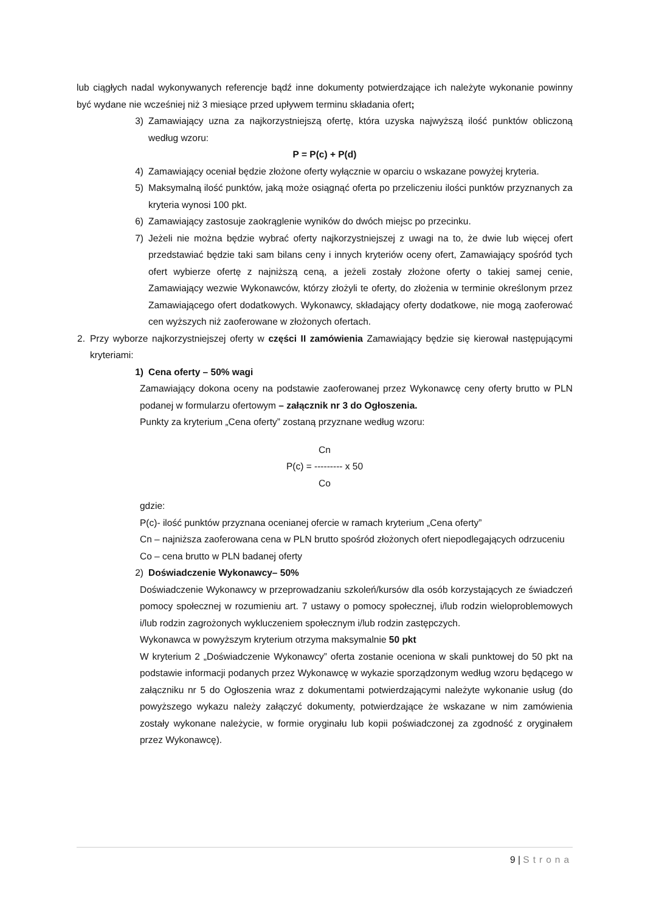lub ciągłych nadal wykonywanych referencje bądź inne dokumenty potwierdzające ich należyte wykonanie powinny być wydane nie wcześniej niż 3 miesiące przed upływem terminu składania ofert;
3) Zamawiający uzna za najkorzystniejszą ofertę, która uzyska najwyższą ilość punktów obliczoną według wzoru:
P = P(c) + P(d)
4) Zamawiający oceniał będzie złożone oferty wyłącznie w oparciu o wskazane powyżej kryteria.
5) Maksymalną ilość punktów, jaką może osiągnąć oferta po przeliczeniu ilości punktów przyznanych za kryteria wynosi 100 pkt.
6) Zamawiający zastosuje zaokrąglenie wyników do dwóch miejsc po przecinku.
7) Jeżeli nie można będzie wybrać oferty najkorzystniejszej z uwagi na to, że dwie lub więcej ofert przedstawiać będzie taki sam bilans ceny i innych kryteriów oceny ofert, Zamawiający spośród tych ofert wybierze ofertę z najniższą ceną, a jeżeli zostały złożone oferty o takiej samej cenie, Zamawiający wezwie Wykonawców, którzy złożyli te oferty, do złożenia w terminie określonym przez Zamawiającego ofert dodatkowych. Wykonawcy, składający oferty dodatkowe, nie mogą zaoferować cen wyższych niż zaoferowane w złożonych ofertach.
2. Przy wyborze najkorzystniejszej oferty w części II zamówienia Zamawiający będzie się kierował następującymi kryteriami:
1) Cena oferty – 50% wagi
Zamawiający dokona oceny na podstawie zaoferowanej przez Wykonawcę ceny oferty brutto w PLN podanej w formularzu ofertowym – załącznik nr 3 do Ogłoszenia.
Punkty za kryterium „Cena oferty” zostaną przyznane według wzoru:
Cn
P(c) = --------- x 50
Co
gdzie:
P(c)- ilość punktów przyznana ocenianej ofercie w ramach kryterium „Cena oferty”
Cn – najniższa zaoferowana cena w PLN brutto spośród złożonych ofert niepodlegających odrzuceniu
Co – cena brutto w PLN badanej oferty
2) Doświadczenie Wykonawcy– 50%
Doświadczenie Wykonawcy w przeprowadzaniu szkoleń/kursów dla osób korzystających ze świadczeń pomocy społecznej w rozumieniu art. 7 ustawy o pomocy społecznej, i/lub rodzin wieloproblemowych i/lub rodzin zagrożonych wykluczeniem społecznym i/lub rodzin zastępczych.
Wykonawca w powyższym kryterium otrzyma maksymalnie 50 pkt
W kryterium 2 „Doświadczenie Wykonawcy” oferta zostanie oceniona w skali punktowej do 50 pkt na podstawie informacji podanych przez Wykonawcę w wykazie sporządzonym według wzoru będącego w załączniku nr 5 do Ogłoszenia wraz z dokumentami potwierdzającymi należyte wykonanie usług (do powyższego wykazu należy załączyć dokumenty, potwierdzające że wskazane w nim zamówienia zostały wykonane należycie, w formie oryginału lub kopii poświadczonej za zgodność z oryginałem przez Wykonawcę).
9 | Strona